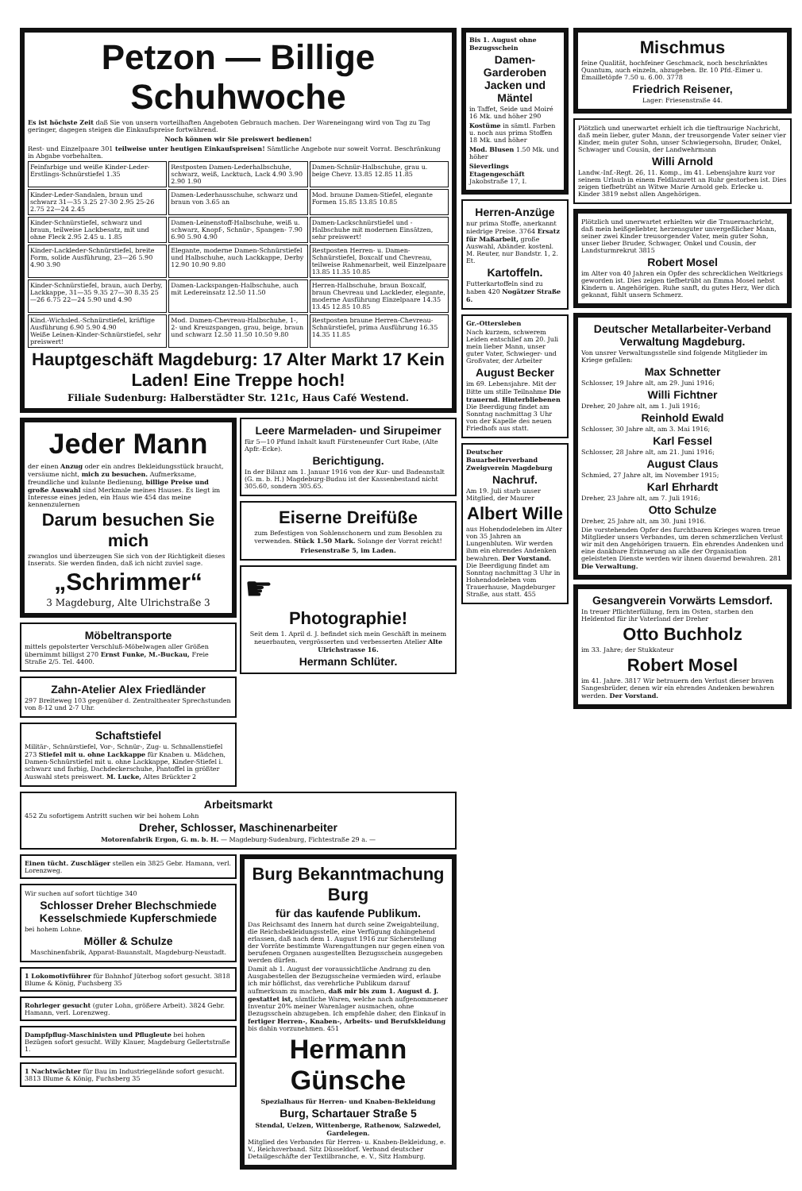Petzon — Billige Schuhwoche
Es ist höchste Zeit daß Sie von unsern vorteilhaften Angeboten Gebrauch machen. Der Wareneingang wird von Tag zu Tag geringer, dagegen steigen die Einkaufspreise fortwährend.
Noch können wir Sie preiswert bedienen!
Rest- und Einzelpaare 301 teilweise unter heutigen Einkaufspreisen! Sämtliche Angebote nur soweit Vorrat. Beschränkung in Abgabe vorbehalten.
Feinfarbige und weiße Kinder-Leder-Erstlings-Schnürstiefel 1.35
Restposten Damen-Lederhalbschuhe, schwarz, weiß, Lacktuch, Lack 4.90 3.90 2.90 1.90
Damen-Schnür-Halbschuhe, grau u. beige Chevr. 13.85 12.85 11.85
Kinder-Leder-Sandalen, braun und schwarz 31—35 3.25 27-30 2.95 25-26 2.75 22—24 2.45
Damen-Lederhausschuhe, schwarz und braun von 3.65 an
Mod. braune Damen-Stiefel, elegante Formen 15.85 13.85 10.85
Kinder-Schnürstiefel, schwarz und braun, teilweise Lackbesatz, mit und ohne Fleck 2.95 2.45 u. 1.85
Damen-Leinenstoff-Halbschuhe, weiß u. schwarz, Knopf-, Schnür-, Spangen- 7.90 6.90 5.90 4.90
Damen-Lackschnürstiefel und -Halbschuhe mit modernen Einsätzen, sehr preiswert!
Kinder-Lackleder-Schnürstiefel, breite Form, solide Ausführung, 23—26 5.90 4.90 3.90
Elegante, moderne Damen-Schnürstiefel und Halbschuhe, auch Lackkappe, Derby 12.90 10.90 9.80
Restposten Herren- u. Damen-Schnürstiefel, Boxcalf und Chevreau, teilweise Rahmenarbeit, weil Einzelpaare 13.85 11.35 10.85
Kinder-Schnürstiefel, braun, auch Derby, Lackkappe, 31—35 9.35 27—30 8.35 25—26 6.75 22—24 5.90 und 4.90
Damen-Lackspangen-Halbschuhe, auch mit Ledereinsatz 12.50 11.50
Herren-Halbschuhe, braun Boxcalf, braun Chevreau und Lackleder, elegante, moderne Ausführung Einzelpaare 14.35 13.45 12.85 10.85
Kind.-Wichsled.-Schnürstiefel, kräftige Ausführung 6.90 5.90 4.90
Weiße Leinen-Kinder-Schnürstiefel, sehr preiswert!
Mod. Damen-Chevreau-Halbschuhe, 1-, 2- und Kreuzspangen, grau, beige, braun und schwarz 12.50 11.50 10.50 9.80
Restposten braune Herren-Chevreau-Schnürstiefel, prima Ausführung 16.35 14.35 11.85
Hauptgeschäft Magdeburg: 17 Alter Markt 17 Kein Laden! Eine Treppe hoch!
Filiale Sudenburg: Halberstädter Str. 121c, Haus Café Westend.
Jeder Mann
der einen Anzug oder ein andres Bekleidungsstück braucht, versäume nicht, mich zu besuchen. Aufmerksame, freundliche und kulante Bedienung, billige Preise und große Auswahl sind Merkmale meines Hauses. Es liegt im Interesse eines jeden, ein Haus wie 454 das meine kennenzulernen
Darum besuchen Sie mich
zwanglos und überzeugen Sie sich von der Richtigkeit dieses Inserats. Sie werden finden, daß ich nicht zuviel sage.
„Schrimmer“
3 Magdeburg, Alte Ulrichstraße 3
Möbeltransporte
mittels gepolsterter Verschluß-Möbelwagen aller Größen übernimmt billigst 270 Ernst Funke, M.-Buckau, Freie Straße 2/5. Tel. 4400.
Zahn-Atelier Alex Friedländer
297 Breiteweg 103 gegenüber d. Zentraltheater Sprechstunden von 8-12 und 2-7 Uhr.
Schaftstiefel
Militär-, Schnürstiefel, Vor-, Schnür-, Zug- u. Schnallenstiefel 273 Stiefel mit u. ohne Lackkappe für Knaben u. Mädchen, Damen-Schnürstiefel mit u. ohne Lackkappe, Kinder-Stiefel i. schwarz und farbig, Dachdeckerschuhe, Pantoffel in größter Auswahl stets preiswert. M. Lucke, Altes Brückter 2
Leere Marmeladen- und Sirupeimer
für 5—10 Pfund Inhalt kauft Fürsteneunfer Curt Rabe, (Alte Apfr.-Ecke).
Berichtigung.
In der Bilanz am 1. Januar 1916 von der Kur- und Badeanstalt (G. m. b. H.) Magdeburg-Budau ist der Kassenbestand nicht 305.60, sondern 305.65.
Eiserne Dreifüße
zum Befestigen von Sohlenschonern und zum Besohlen zu verwenden. Stück 1.50 Mark. Solange der Vorrat reicht!
Friesenstraße 5, im Laden.
☛
Photographie!
Seit dem 1. April d. J. befindet sich mein Geschäft in meinem neuerbauten, vergrösserten und verbesserten Atelier Alte Ulrichstrasse 16.
Hermann Schlüter.
Arbeitsmarkt
452 Zu sofortigem Antritt suchen wir bei hohem Lohn
Dreher, Schlosser, Maschinenarbeiter
Motorenfabrik Ergon, G. m. b. H. — Magdeburg-Sudenburg, Fichtestraße 29 a. —
Einen tücht. Zuschläger stellen ein 3825 Gebr. Hamann, verl. Lorenzweg.
Wir suchen auf sofort tüchtige 340
Schlosser Dreher Blechschmiede Kesselschmiede Kupferschmiede
bei hohem Lohne.
Möller & Schulze
Maschinenfabrik, Apparat-Bauanstalt, Magdeburg-Neustadt.
1 Lokomotivführer für Bahnhof Jüterbog sofort gesucht. 3818 Blume & König, Fuchsberg 35
Rohrleger gesucht (guter Lohn, größere Arbeit). 3824 Gebr. Hamann, verl. Lorenzweg.
Dampfpflug-Maschinisten und Pflugleute bei hohen Bezügen sofort gesucht. Willy Klauer, Magdeburg Gellertstraße 1.
1 Nachtwächter für Bau im Industriegelände sofort gesucht. 3813 Blume & König, Fuchsberg 35
Burg Bekanntmachung Burg
für das kaufende Publikum.
Das Reichsamt des Innern hat durch seine Zweigabteilung, die Reichsbekleidungsstelle, eine Verfügung dahingehend erlassen, daß nach dem 1. August 1916 zur Sicherstellung der Vorräte bestimmte Warengattungen nur gegen einen von berufenen Organen ausgestellten Bezugsschein ausgegeben werden dürfen.
Damit ab 1. August der voraussichtliche Andrang zu den Ausgabestellen der Bezugsscheine vermieden wird, erlaube ich mir höflichst, das verehrliche Publikum darauf aufmerksam zu machen, daß mir bis zum 1. August d. J. gestattet ist, sämtliche Waren, welche nach aufgenommener Inventur 20% meiner Warenlager ausmachen, ohne Bezugsschein abzugeben. Ich empfehle daher, den Einkauf in fertiger Herren-, Knaben-, Arbeits- und Berufskleidung bis dahin vorzunehmen. 451
Hermann Günsche
Spezialhaus für Herren- und Knaben-Bekleidung
Burg, Schartauer Straße 5
Stendal, Uelzen, Wittenberge, Rathenow, Salzwedel, Gardelegen.
Mitglied des Verbandes für Herren- u. Knaben-Bekleidung, e. V., Reichsverband. Sitz Düsseldorf. Verband deutscher Detailgeschäfte der Textilbranche, e. V., Sitz Hamburg.
Bis 1. August ohne Bezugsschein
Damen-Garderoben Jacken und Mäntel
in Taffet, Seide und Moiré 16 Mk. und höher 290
Kostüme in sämtl. Farben u. noch aus prima Stoffen 18 Mk. und höher
Mod. Blusen 1.50 Mk. und höher
Sieverlings Etagengeschäft Jakobstraße 17, I.
Herren-Anzüge
nur prima Stoffe, anerkannt niedrige Preise. 3764 Ersatz für Maßarbeit, große Auswahl, Abänder. kostenl. M. Reuter, nur Bandstr. 1, 2. Et.
Kartoffeln.
Futterkartoffeln sind zu haben 420 Nogätzer Straße 6.
Gr.-Ottersleben
Nach kurzem, schwerem Leiden entschlief am 20. Juli mein lieber Mann, unser guter Vater, Schwieger- und Großvater, der Arbeiter
August Becker
im 69. Lebensjahre. Mit der Bitte um stille Teilnahme Die trauernd. Hinterbliebenen Die Beerdigung findet am Sonntag nachmittag 3 Uhr von der Kapelle des neuen Friedhofs aus statt.
Deutscher Bauarbeiterverband Zweigverein Magdeburg
Nachruf.
Am 19. Juli starb unser Mitglied, der Maurer
Albert Wille
aus Hohendodeleben im Alter von 35 Jahren an Lungenbluten. Wir werden ihm ein ehrendes Andenken bewahren. Der Vorstand. Die Beerdigung findet am Sonntag nachmittag 3 Uhr in Hohendodeleben vom Trauerhause, Magdeburger Straße, aus statt. 455
Mischmus
feine Qualität, hochfeiner Geschmack, noch beschränktes Quantum, auch einzeln, abzugeben. Br. 10 Pfd.-Eimer u. Emailletöpfe 7.50 u. 6.00. 3778
Friedrich Reisener,
Lager: Friesenstraße 44.
Plötzlich und unerwartet erhielt ich die tieftraurige Nachricht, daß mein lieber, guter Mann, der treusorgende Vater seiner vier Kinder, mein guter Sohn, unser Schwiegersohn, Bruder, Onkel, Schwager und Cousin, der Landwehrmann
Willi Arnold
Landw.-Inf.-Regt. 26, 11. Komp., im 41. Lebensjahre kurz vor seinem Urlaub in einem Feldlazarett an Ruhr gestorben ist. Dies zeigen tiefbetrübt an Witwe Marie Arnold geb. Erlecke u. Kinder 3819 nebst allen Angehörigen.
Plötzlich und unerwartet erhielten wir die Trauernachricht, daß mein heißgeliebter, herzensguter unvergeßlicher Mann, seiner zwei Kinder treusorgender Vater, mein guter Sohn, unser lieber Bruder, Schwager, Onkel und Cousin, der Landsturmrekrut 3815
Robert Mosel
im Alter von 40 Jahren ein Opfer des schrecklichen Weltkriegs geworden ist. Dies zeigen tiefbetrübt an Emma Mosel nebst Kindern u. Angehörigen. Ruhe sanft, du gutes Herz, Wer dich gekannt, fühlt unsern Schmerz.
Deutscher Metallarbeiter-Verband Verwaltung Magdeburg.
Von unsrer Verwaltungsstelle sind folgende Mitglieder im Kriege gefallen:
Max Schnetter
Schlosser, 19 Jahre alt, am 29. Juni 1916;
Willi Fichtner
Dreher, 20 Jahre alt, am 1. Juli 1916;
Reinhold Ewald
Schlosser, 30 Jahre alt, am 3. Mai 1916;
Karl Fessel
Schlosser, 28 Jahre alt, am 21. Juni 1916;
August Claus
Schmied, 27 Jahre alt, im November 1915;
Karl Ehrhardt
Dreher, 23 Jahre alt, am 7. Juli 1916;
Otto Schulze
Dreher, 25 Jahre alt, am 30. Juni 1916.
Die vorstehenden Opfer des furchtbaren Krieges waren treue Mitglieder unsers Verbandes, um deren schmerzlichen Verlust wir mit den Angehörigen trauern. Ein ehrendes Andenken und eine dankbare Erinnerung an alle der Organisation geleisteten Dienste werden wir ihnen dauernd bewahren. 281 Die Verwaltung.
Gesangverein Vorwärts Lemsdorf.
In treuer Pflichterfüllung, fern im Osten, starben den Heldentod für ihr Vaterland der Dreher
Otto Buchholz
im 33. Jahre; der Stukkateur
Robert Mosel
im 41. Jahre. 3817 Wir betrauern den Verlust dieser braven Sangesbrüder, denen wir ein ehrendes Andenken bewahren werden. Der Vorstand.